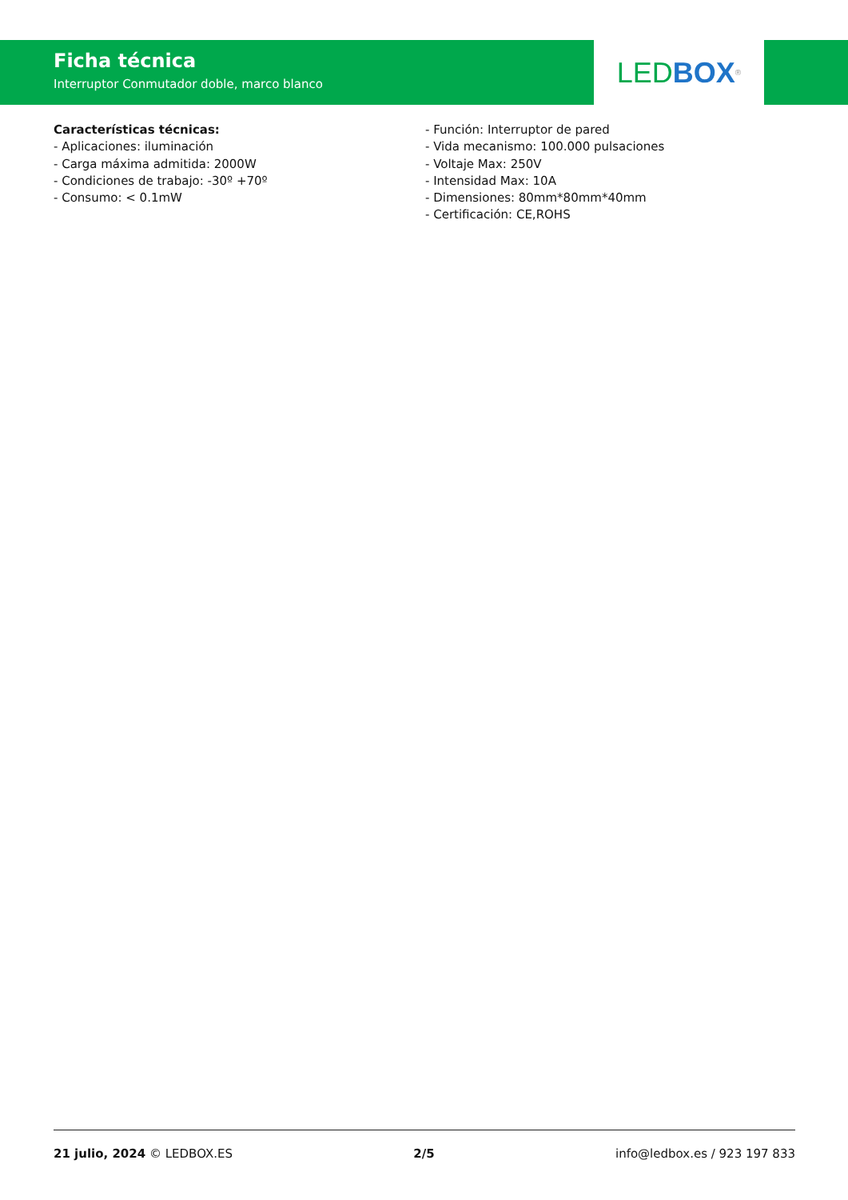Ficha técnica
Interruptor Conmutador doble, marco blanco
LED BOX<sup>®</sup>
Características técnicas:
- Aplicaciones: iluminación
- Carga máxima admitida: 2000W
- Condiciones de trabajo: -30º +70º
- Consumo: < 0.1mW
- Función: Interruptor de pared
- Vida mecanismo: 100.000 pulsaciones
- Voltaje Max: 250V
- Intensidad Max: 10A
- Dimensiones: 80mm*80mm*40mm
- Certificación: CE,ROHS
21 julio, 2024 © LEDBOX.ES 2/5 info@ledbox.es / 923 197 833